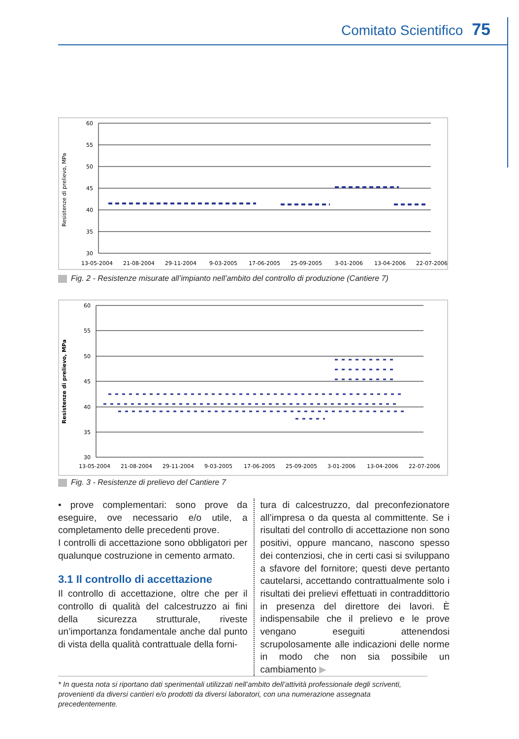Comitato Scientifico 75
Resistenze di prelievo, MPa
60
55
50
45
40
35
30
13-05-2004
21-08-2004
29-11-2004
9-03-2005
17-06-2005
25-09-2005
3-01-2006
13-04-2006
22-07-2006
Fig. 2 - Resistenze misurate all’impianto nell’ambito del controllo di produzione (Cantiere 7)
Resistenze di prelievo, MPa
60
55
50
45
40
35
30
13-05-2004
21-08-2004
29-11-2004
9-03-2005
17-06-2005
25-09-2005
3-01-2006
13-04-2006
22-07-2006
Fig. 3 - Resistenze di prelievo del Cantiere 7
• prove complementari: sono prove da eseguire, ove necessario e/o utile, a completamento delle precedenti prove.
I controlli di accettazione sono obbligatori per qualunque costruzione in cemento armato.
3.1 Il controllo di accettazione
Il controllo di accettazione, oltre che per il controllo di qualità del calcestruzzo ai fini della sicurezza strutturale, riveste un’importanza fondamentale anche dal punto di vista della qualità contrattuale della forni-
tura di calcestruzzo, dal preconfezionatore all’impresa o da questa al committente. Se i risultati del controllo di accettazione non sono positivi, oppure mancano, nascono spesso dei contenziosi, che in certi casi si sviluppano a sfavore del fornitore; questi deve pertanto cautelarsi, accettando contrattualmente solo i risultati dei prelievi effettuati in contraddittorio in presenza del direttore dei lavori. È indispensabile che il prelievo e le prove vengano eseguiti attenendosi scrupolosamente alle indicazioni delle norme in modo che non sia possibile un cambiamento ▶
* In questa nota si riportano dati sperimentali utilizzati nell’ambito dell’attività professionale degli scriventi, provenienti da diversi cantieri e/o prodotti da diversi laboratori, con una numerazione assegnata precedentemente.